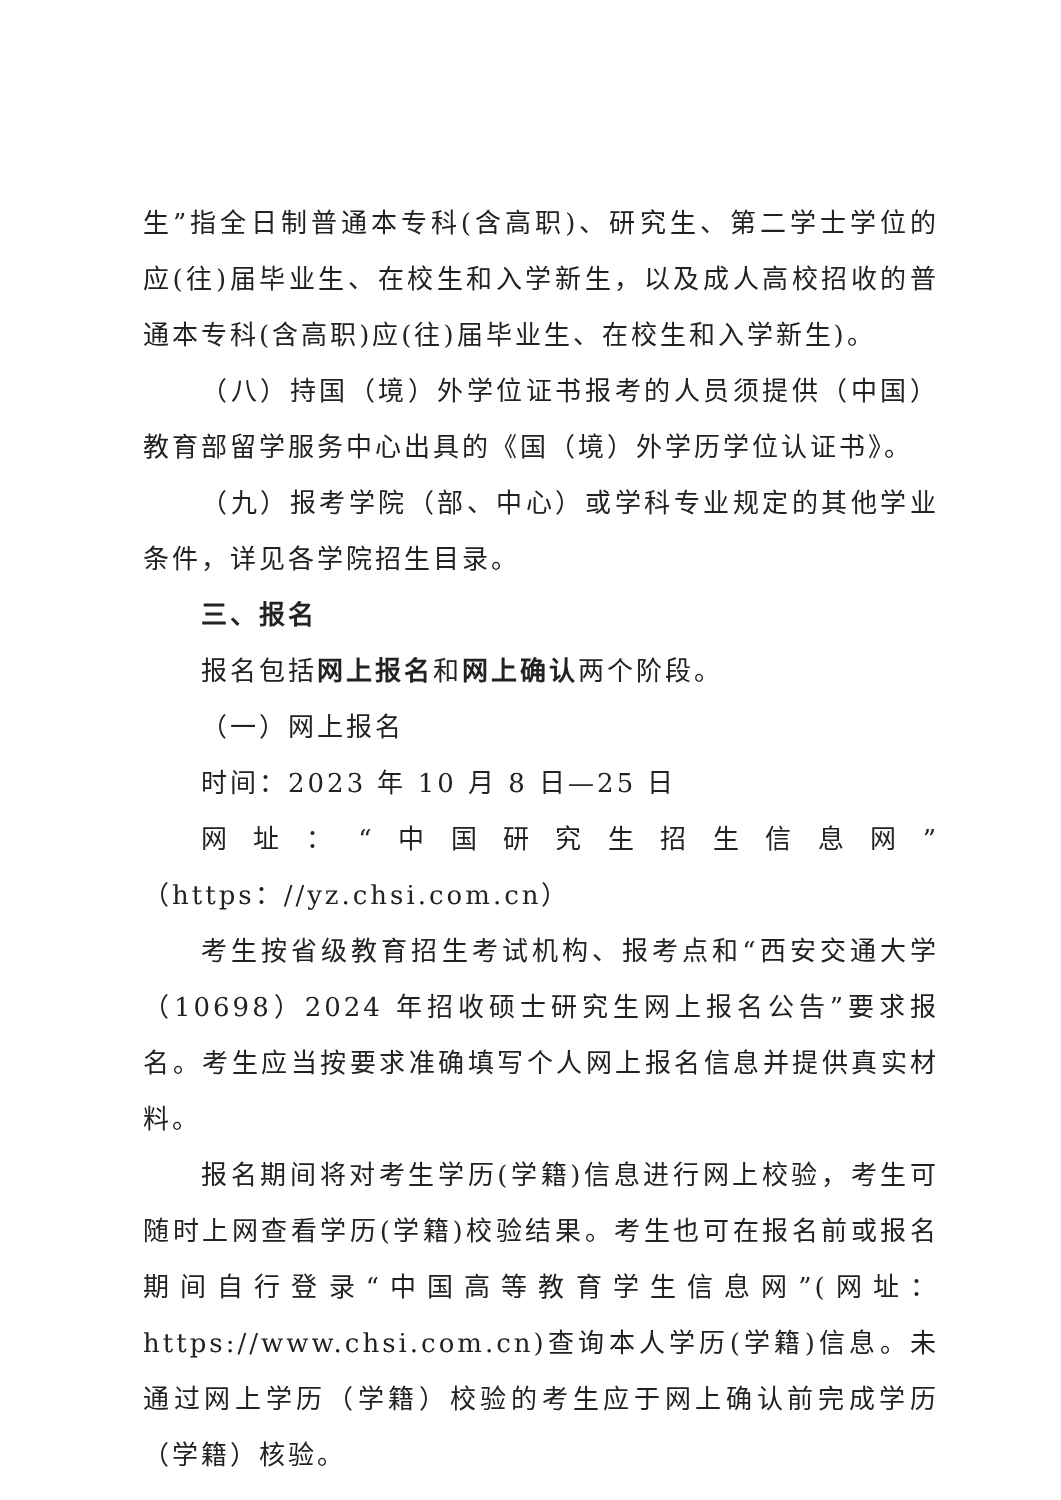生”指全日制普通本专科(含高职)、研究生、第二学士学位的应(往)届毕业生、在校生和入学新生，以及成人高校招收的普通本专科(含高职)应(往)届毕业生、在校生和入学新生)。
（八）持国（境）外学位证书报考的人员须提供（中国）教育部留学服务中心出具的《国（境）外学历学位认证书》。
（九）报考学院（部、中心）或学科专业规定的其他学业条件，详见各学院招生目录。
三、报名
报名包括网上报名和网上确认两个阶段。
（一）网上报名
时间：2023 年 10 月 8 日—25 日
网址：“中国研究生招生信息网”（https：//yz.chsi.com.cn）
考生按省级教育招生考试机构、报考点和“西安交通大学（10698）2024 年招收硕士研究生网上报名公告”要求报名。考生应当按要求准确填写个人网上报名信息并提供真实材料。
报名期间将对考生学历(学籍)信息进行网上校验，考生可随时上网查看学历(学籍)校验结果。考生也可在报名前或报名期间自行登录“中国高等教育学生信息网”(网址：https://www.chsi.com.cn)查询本人学历(学籍)信息。未通过网上学历（学籍）校验的考生应于网上确认前完成学历（学籍）核验。